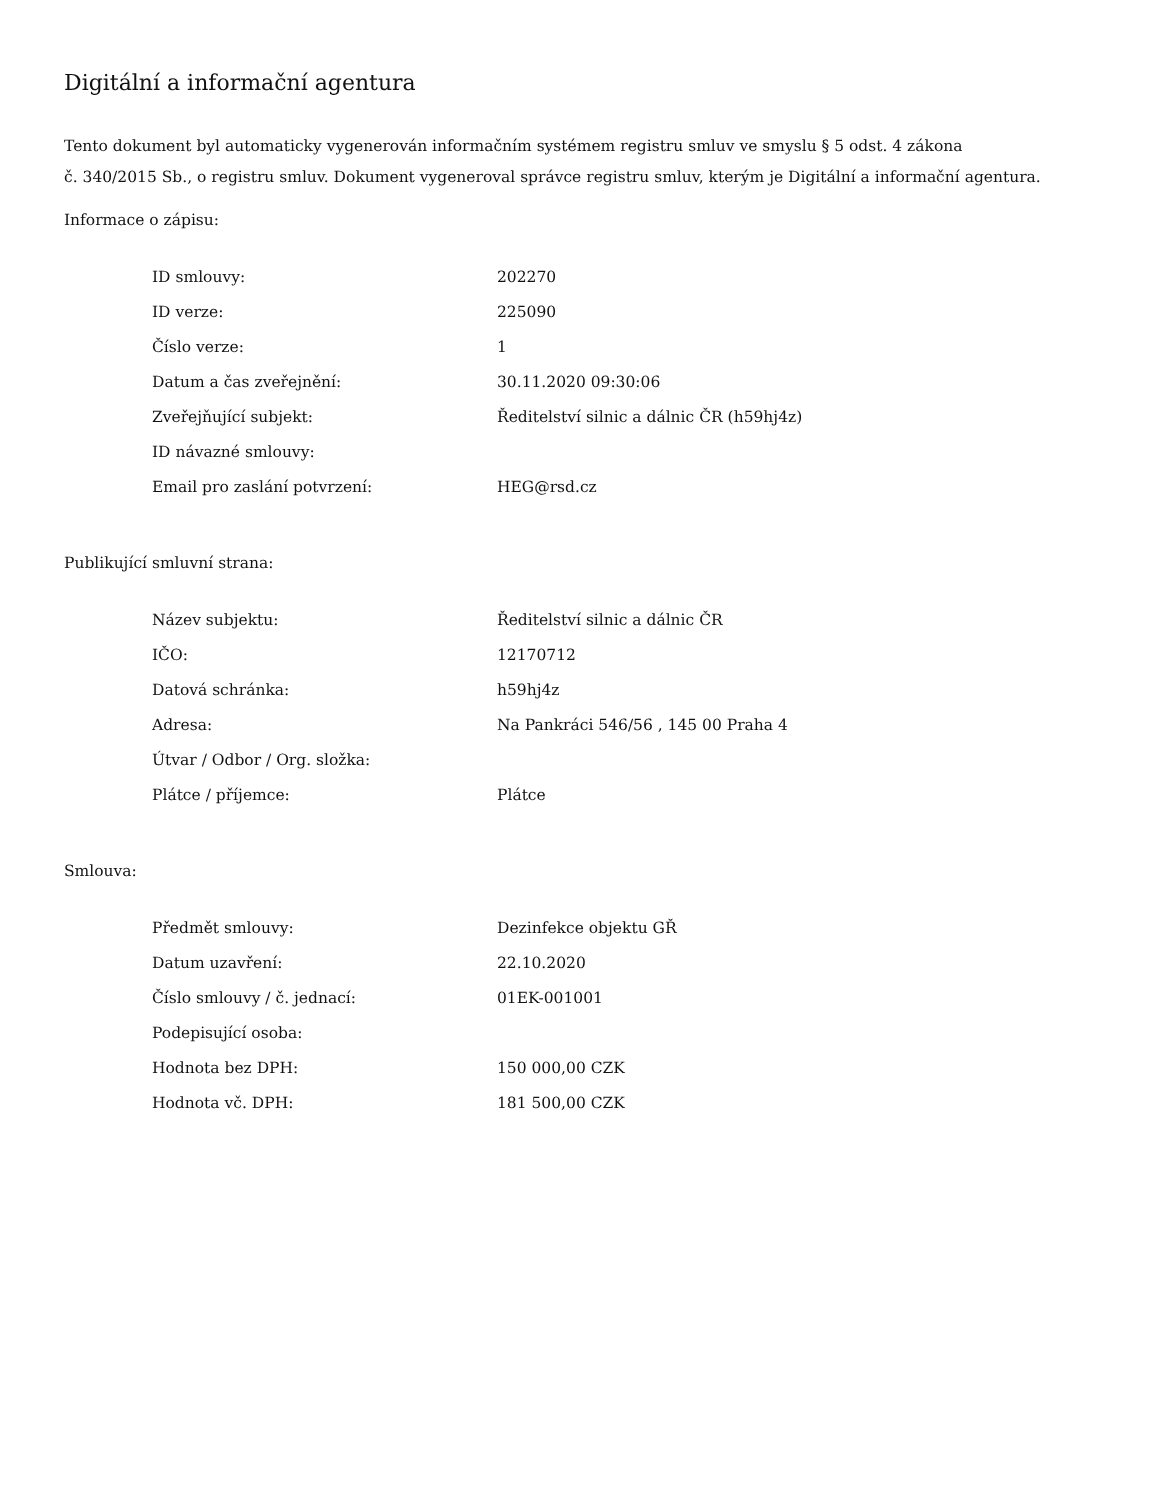Digitální a informační agentura
Tento dokument byl automaticky vygenerován informačním systémem registru smluv ve smyslu § 5 odst. 4 zákona
č. 340/2015 Sb., o registru smluv. Dokument vygeneroval správce registru smluv, kterým je Digitální a informační agentura.
Informace o zápisu:
| ID smlouvy: | 202270 |
| ID verze: | 225090 |
| Číslo verze: | 1 |
| Datum a čas zveřejnění: | 30.11.2020 09:30:06 |
| Zveřejňující subjekt: | Ředitelství silnic a dálnic ČR (h59hj4z) |
| ID návazné smlouvy: | |
| Email pro zaslání potvrzení: | HEG@rsd.cz |
Publikující smluvní strana:
| Název subjektu: | Ředitelství silnic a dálnic ČR |
| IČO: | 12170712 |
| Datová schránka: | h59hj4z |
| Adresa: | Na Pankráci 546/56 , 145 00 Praha 4 |
| Útvar / Odbor / Org. složka: | |
| Plátce / příjemce: | Plátce |
Smlouva:
| Předmět smlouvy: | Dezinfekce objektu GŘ |
| Datum uzavření: | 22.10.2020 |
| Číslo smlouvy / č. jednací: | 01EK-001001 |
| Podepisující osoba: | |
| Hodnota bez DPH: | 150 000,00 CZK |
| Hodnota vč. DPH: | 181 500,00 CZK |